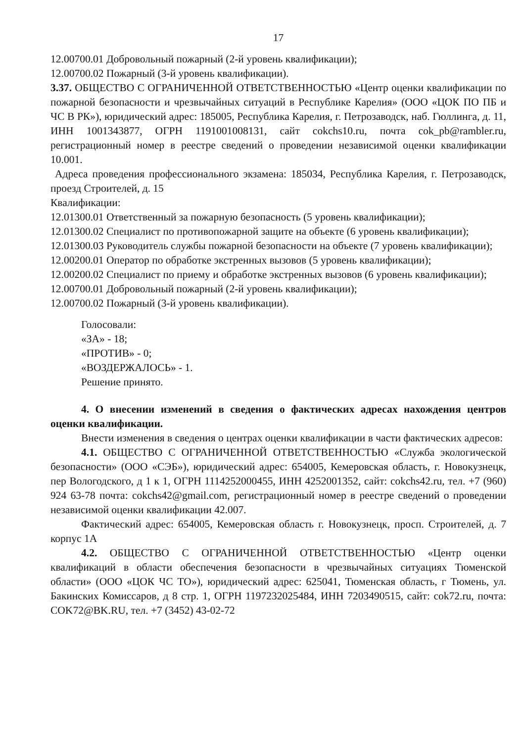17
12.00700.01 Добровольный пожарный (2-й уровень квалификации);
12.00700.02 Пожарный (3-й уровень квалификации).
3.37. ОБЩЕСТВО С ОГРАНИЧЕННОЙ ОТВЕТСТВЕННОСТЬЮ «Центр оценки квалификации по пожарной безопасности и чрезвычайных ситуаций в Республике Карелия» (ООО «ЦОК ПО ПБ и ЧС В РК»), юридический адрес: 185005, Республика Карелия, г. Петрозаводск, наб. Гюллинга, д. 11, ИНН 1001343877, ОГРН 1191001008131, сайт cokchs10.ru, почта cok_pb@rambler.ru, регистрационный номер в реестре сведений о проведении независимой оценки квалификации 10.001.
Адреса проведения профессионального экзамена: 185034, Республика Карелия, г. Петрозаводск, проезд Строителей, д. 15
Квалификации:
12.01300.01 Ответственный за пожарную безопасность (5 уровень квалификации);
12.01300.02 Специалист по противопожарной защите на объекте (6 уровень квалификации);
12.01300.03 Руководитель службы пожарной безопасности на объекте (7 уровень квалификации);
12.00200.01 Оператор по обработке экстренных вызовов (5 уровень квалификации);
12.00200.02 Специалист по приему и обработке экстренных вызовов (6 уровень квалификации);
12.00700.01 Добровольный пожарный (2-й уровень квалификации);
12.00700.02 Пожарный (3-й уровень квалификации).
Голосовали:
«ЗА» - 18;
«ПРОТИВ» - 0;
«ВОЗДЕРЖАЛОСЬ» - 1.
Решение принято.
4. О внесении изменений в сведения о фактических адресах нахождения центров оценки квалификации.
Внести изменения в сведения о центрах оценки квалификации в части фактических адресов:
4.1. ОБЩЕСТВО С ОГРАНИЧЕННОЙ ОТВЕТСТВЕННОСТЬЮ «Служба экологической безопасности» (ООО «СЭБ»), юридический адрес: 654005, Кемеровская область, г. Новокузнецк, пер Вологодского, д 1 к 1, ОГРН 1114252000455, ИНН 4252001352, сайт: cokchs42.ru, тел. +7 (960) 924 63-78 почта: cokchs42@gmail.com, регистрационный номер в реестре сведений о проведении независимой оценки квалификации 42.007.
Фактический адрес: 654005, Кемеровская область г. Новокузнецк, просп. Строителей, д. 7 корпус 1А
4.2. ОБЩЕСТВО С ОГРАНИЧЕННОЙ ОТВЕТСТВЕННОСТЬЮ «Центр оценки квалификаций в области обеспечения безопасности в чрезвычайных ситуациях Тюменской области» (ООО «ЦОК ЧС ТО»), юридический адрес: 625041, Тюменская область, г Тюмень, ул. Бакинских Комиссаров, д 8 стр. 1, ОГРН 1197232025484, ИНН 7203490515, сайт: cok72.ru, почта: COK72@BK.RU, тел. +7 (3452) 43-02-72